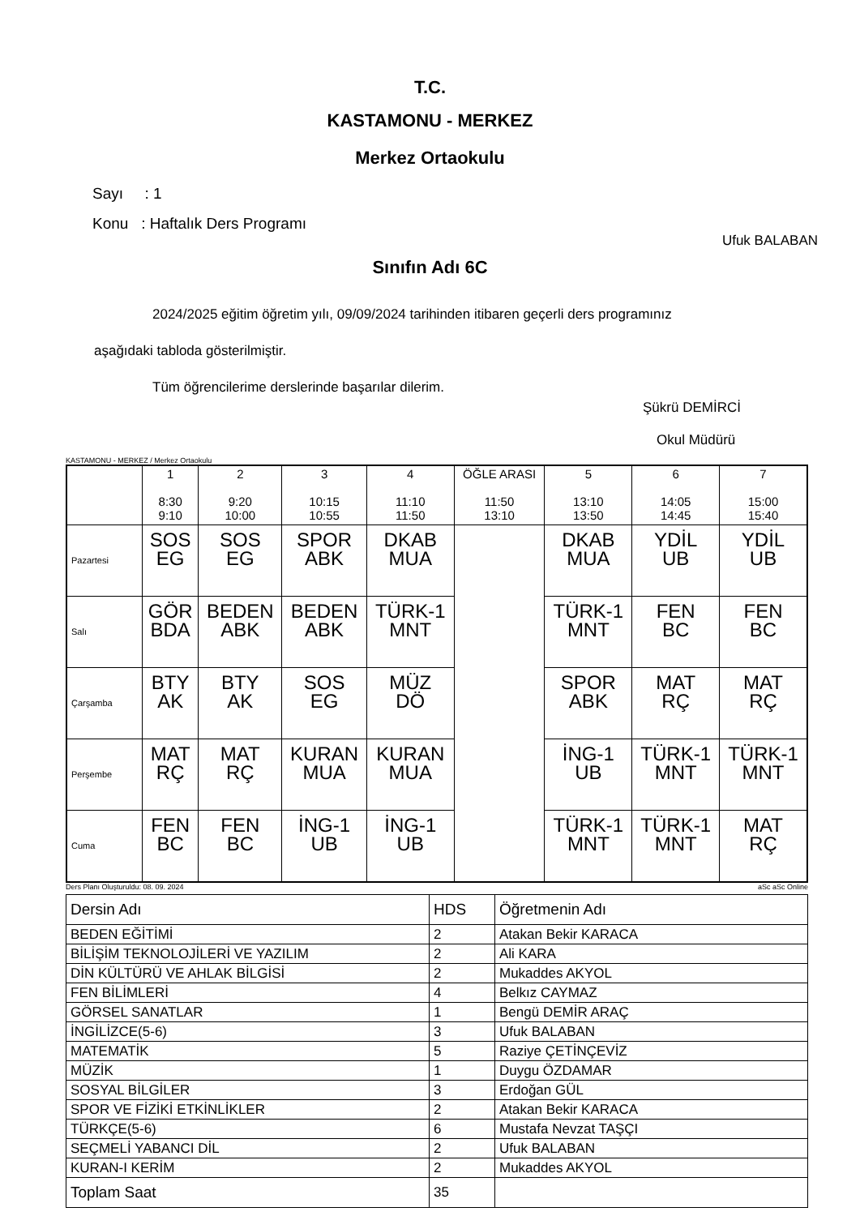T.C.
KASTAMONU - MERKEZ
Merkez Ortaokulu
Sayı : 1
Konu : Haftalık Ders Programı
Ufuk BALABAN
Sınıfın Adı 6C
2024/2025 eğitim öğretim yılı, 09/09/2024 tarihinden itibaren geçerli ders programınız
aşağıdaki tabloda gösterilmiştir.
Tüm öğrencilerime derslerinde başarılar dilerim.
Şükrü DEMİRCİ
Okul Müdürü
KASTAMONU - MERKEZ / Merkez Ortaokulu
| | 1 8:30 9:10 | 2 9:20 10:00 | 3 10:15 10:55 | 4 11:10 11:50 | ÖĞLE ARASI 11:50 13:10 | 5 13:10 13:50 | 6 14:05 14:45 | 7 15:00 15:40 |
| --- | --- | --- | --- | --- | --- | --- | --- | --- |
| Pazartesi | SOS EG | SOS EG | SPOR ABK | DKAB MUA | | DKAB MUA | YDİL UB | YDİL UB |
| Salı | GÖR BDA | BEDEN ABK | BEDEN ABK | TÜRK-1 MNT | | TÜRK-1 MNT | FEN BC | FEN BC |
| Çarşamba | BTY AK | BTY AK | SOS EG | MÜZ DÖ | | SPOR ABK | MAT RÇ | MAT RÇ |
| Perşembe | MAT RÇ | MAT RÇ | KURAN MUA | KURAN MUA | | İNG-1 UB | TÜRK-1 MNT | TÜRK-1 MNT |
| Cuma | FEN BC | FEN BC | İNG-1 UB | İNG-1 UB | | TÜRK-1 MNT | TÜRK-1 MNT | MAT RÇ |
Ders Planı Oluşturuldu: 08. 09. 2024 aSc aSc Online
| Dersin Adı | HDS | Öğretmenin Adı |
| BEDEN EĞİTİMİ | 2 | Atakan Bekir KARACA |
| BİLİŞİM TEKNOLOJİLERİ VE YAZILIM | 2 | Ali KARA |
| DİN KÜLTÜRÜ VE AHLAK BİLGİSİ | 2 | Mukaddes AKYOL |
| FEN BİLİMLERİ | 4 | Belkız CAYMAZ |
| GÖRSEL SANATLAR | 1 | Bengü DEMİR ARAÇ |
| İNGİLİZCE(5-6) | 3 | Ufuk BALABAN |
| MATEMATİK | 5 | Raziye ÇETİNÇEVİZ |
| MÜZİK | 1 | Duygu ÖZDAMAR |
| SOSYAL BİLGİLER | 3 | Erdoğan GÜL |
| SPOR VE FİZİKİ ETKİNLİKLER | 2 | Atakan Bekir KARACA |
| TÜRKÇE(5-6) | 6 | Mustafa Nevzat TAŞÇI |
| SEÇMELİ YABANCI DİL | 2 | Ufuk BALABAN |
| KURAN-I KERİM | 2 | Mukaddes AKYOL |
| Toplam Saat | 35 | |